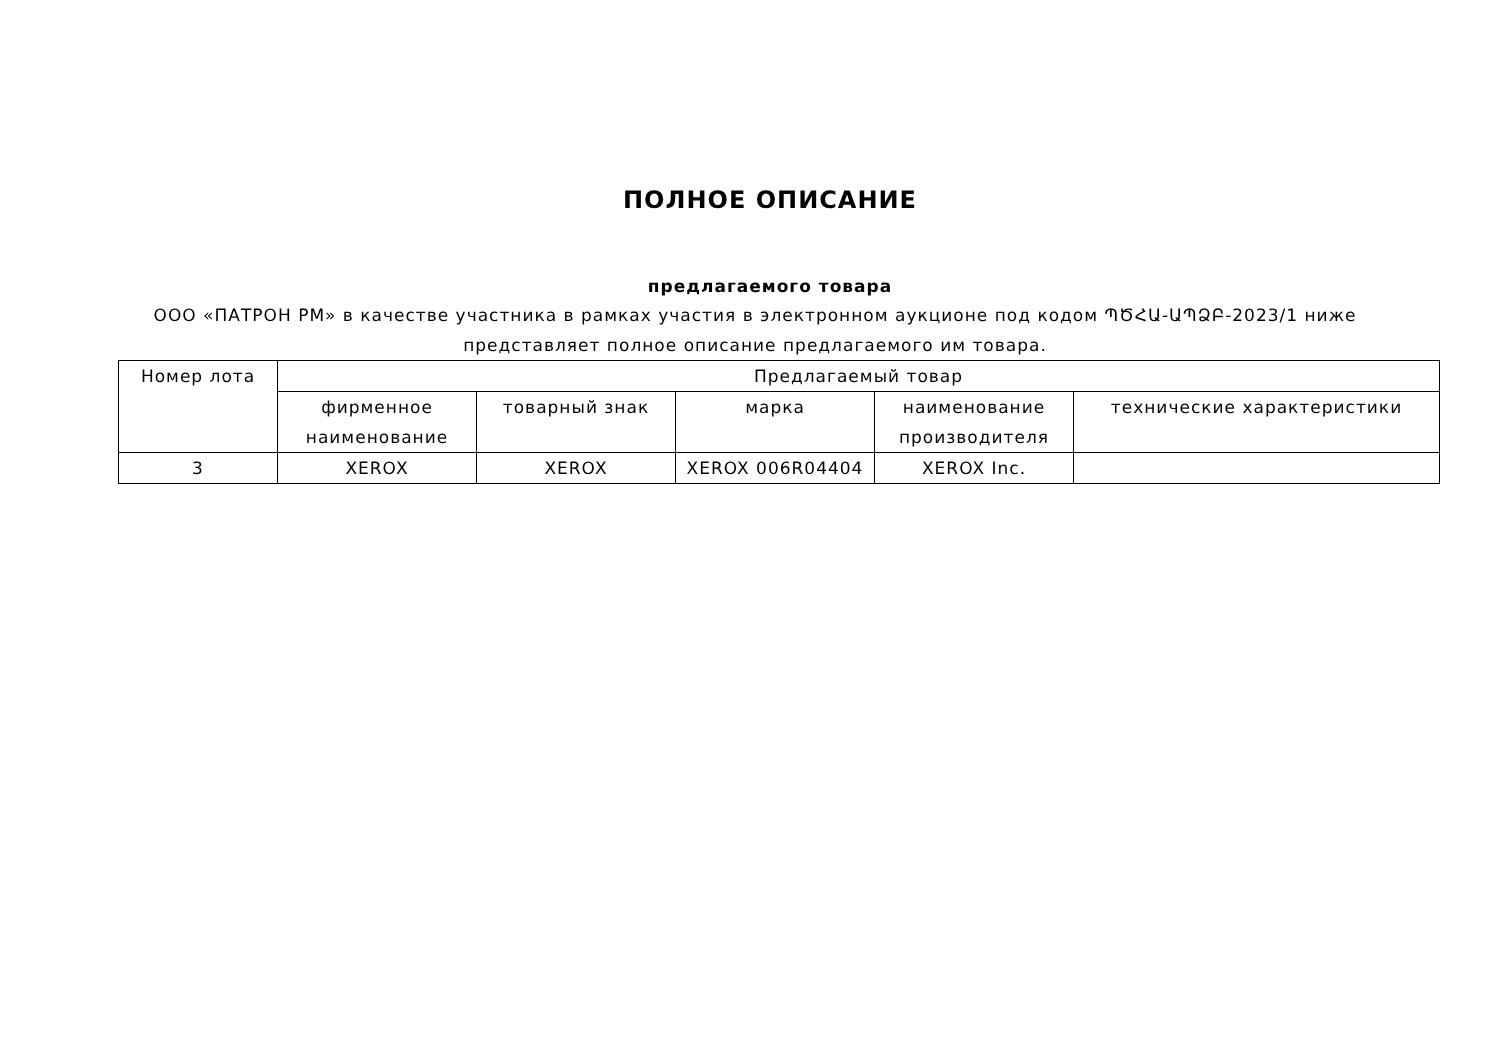ПОЛНОЕ ОПИСАНИЕ
предлагаемого товара
ООО «ПАТРОН РМ» в качестве участника в рамках участия в электронном аукционе под кодом ՊԾՀԱ-ԱՊՁԲ-2023/1 ниже представляет полное описание предлагаемого им товара.
| Номер лота | Предлагаемый товар | | | | |
| --- | --- | --- | --- | --- | --- |
| | фирменное наименование | товарный знак | марка | наименование производителя | технические характеристики |
| 3 | XEROX | XEROX | XEROX 006R04404 | XEROX Inc. | |